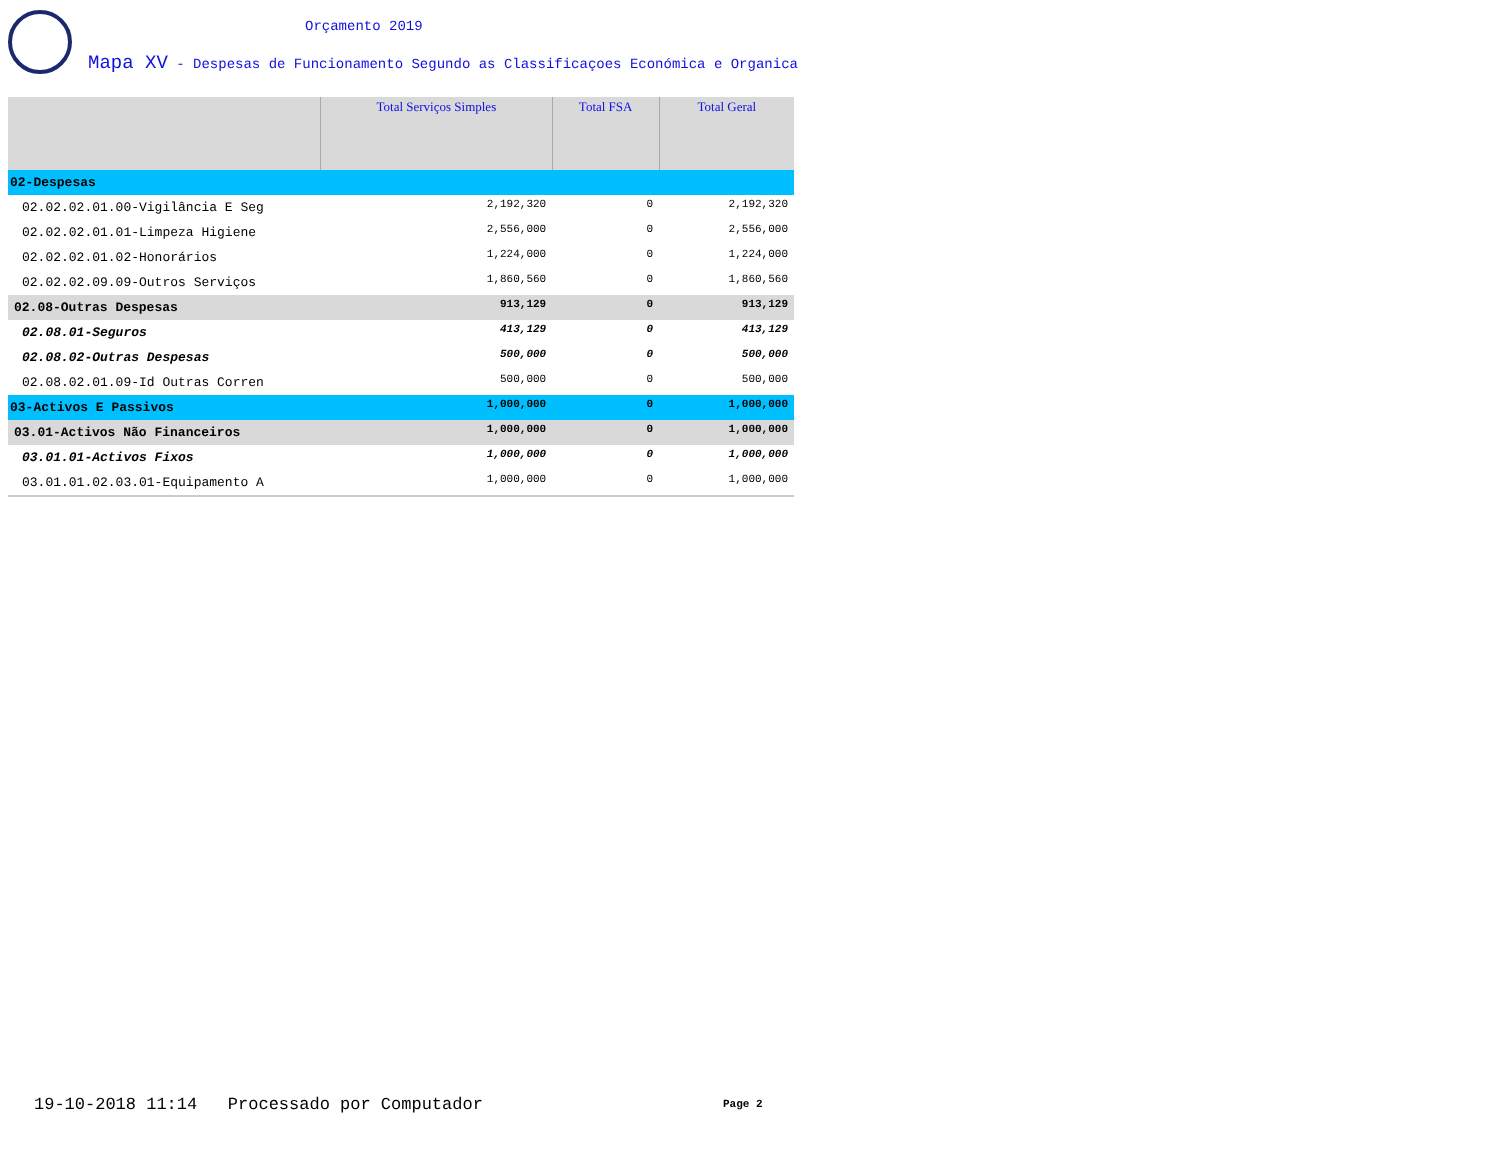Orçamento 2019
Mapa XV - Despesas de Funcionamento Segundo as Classificaçoes Económica e Organica
| | Total Serviços Simples | Total FSA | Total Geral |
| --- | --- | --- | --- |
| 02-Despesas | | | |
| 02.02.02.01.00-Vigilância E Seg | 2,192,320 | 0 | 2,192,320 |
| 02.02.02.01.01-Limpeza Higiene | 2,556,000 | 0 | 2,556,000 |
| 02.02.02.01.02-Honorários | 1,224,000 | 0 | 1,224,000 |
| 02.02.02.09.09-Outros Serviços | 1,860,560 | 0 | 1,860,560 |
| 02.08-Outras Despesas | 913,129 | 0 | 913,129 |
| 02.08.01-Seguros | 413,129 | 0 | 413,129 |
| 02.08.02-Outras Despesas | 500,000 | 0 | 500,000 |
| 02.08.02.01.09-Id Outras Corren | 500,000 | 0 | 500,000 |
| 03-Activos E Passivos | 1,000,000 | 0 | 1,000,000 |
| 03.01-Activos Não Financeiros | 1,000,000 | 0 | 1,000,000 |
| 03.01.01-Activos Fixos | 1,000,000 | 0 | 1,000,000 |
| 03.01.01.02.03.01-Equipamento A | 1,000,000 | 0 | 1,000,000 |
19-10-2018 11:14 Processado por Computador
Page 2